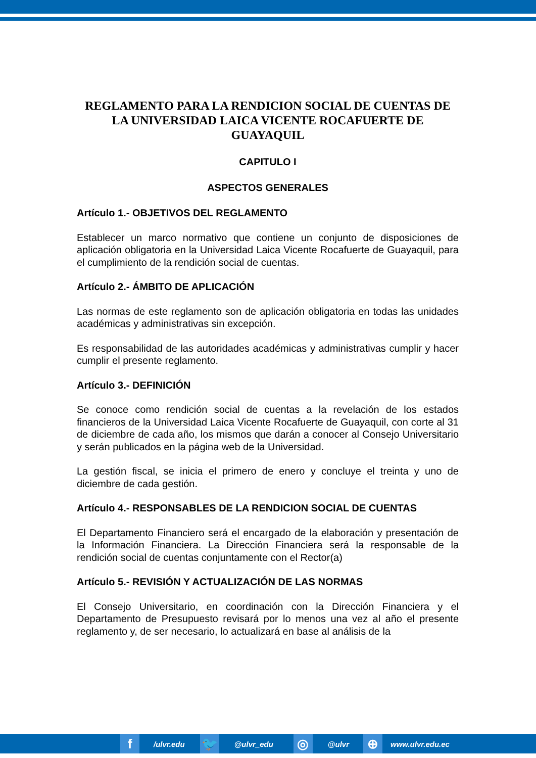REGLAMENTO PARA LA RENDICION SOCIAL DE CUENTAS DE LA UNIVERSIDAD LAICA VICENTE ROCAFUERTE DE GUAYAQUIL
CAPITULO I
ASPECTOS GENERALES
Artículo 1.- OBJETIVOS DEL REGLAMENTO
Establecer un marco normativo que contiene un conjunto de disposiciones de aplicación obligatoria en la Universidad Laica Vicente Rocafuerte de Guayaquil, para el cumplimiento de la rendición social de cuentas.
Artículo 2.- ÁMBITO DE APLICACIÓN
Las normas de este reglamento son de aplicación obligatoria en todas las unidades académicas y administrativas sin excepción.
Es responsabilidad de las autoridades académicas y administrativas cumplir y hacer cumplir el presente reglamento.
Artículo 3.- DEFINICIÓN
Se conoce como rendición social de cuentas a la revelación de los estados financieros de la Universidad Laica Vicente Rocafuerte de Guayaquil, con corte al 31 de diciembre de cada año, los mismos que darán a conocer al Consejo Universitario y serán publicados en la página web de la Universidad.
La gestión fiscal, se inicia el primero de enero y concluye el treinta y uno de diciembre de cada gestión.
Artículo 4.- RESPONSABLES DE LA RENDICION SOCIAL DE CUENTAS
El Departamento Financiero será el encargado de la elaboración y presentación de la Información Financiera. La Dirección Financiera será la responsable de la rendición social de cuentas conjuntamente con el Rector(a)
Artículo 5.- REVISIÓN Y ACTUALIZACIÓN DE LAS NORMAS
El Consejo Universitario, en coordinación con la Dirección Financiera y el Departamento de Presupuesto revisará por lo menos una vez al año el presente reglamento y, de ser necesario, lo actualizará en base al análisis de la
f
/ulvr.edu
🐦
@ulvr_edu
◎
@ulvr
⊕
www.ulvr.edu.ec